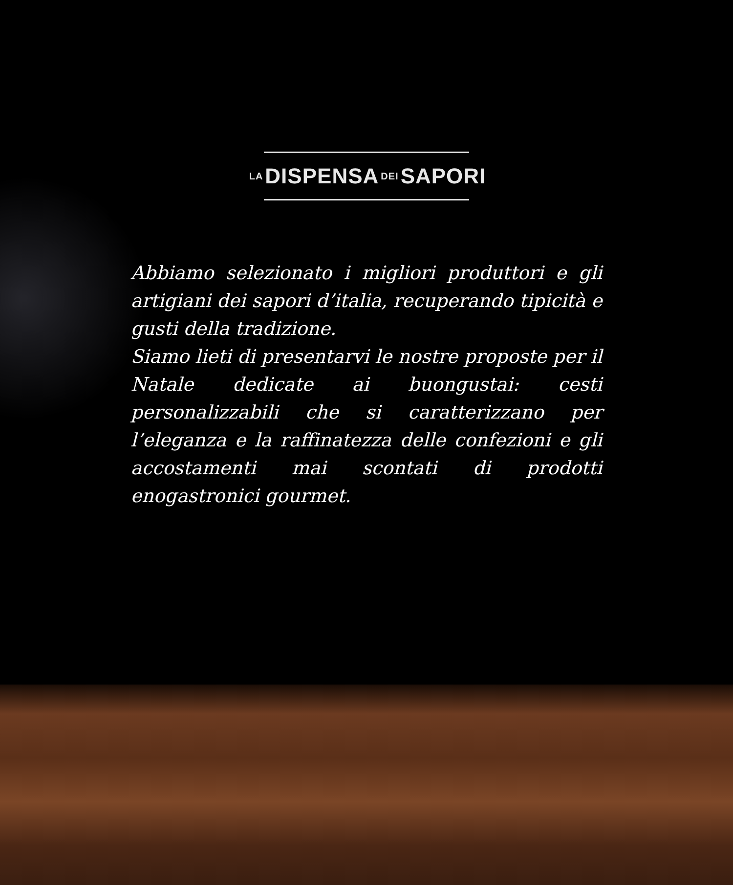LA DISPENSA DEI SAPORI
Abbiamo selezionato i migliori produttori e gli artigiani dei sapori d’italia, recuperando tipicità e gusti della tradizione.
Siamo lieti di presentarvi le nostre proposte per il Natale dedicate ai buongustai: cesti personalizzabili che si caratterizzano per l’eleganza e la raffinatezza delle confezioni e gli accostamenti mai scontati di prodotti enogastronici gourmet.